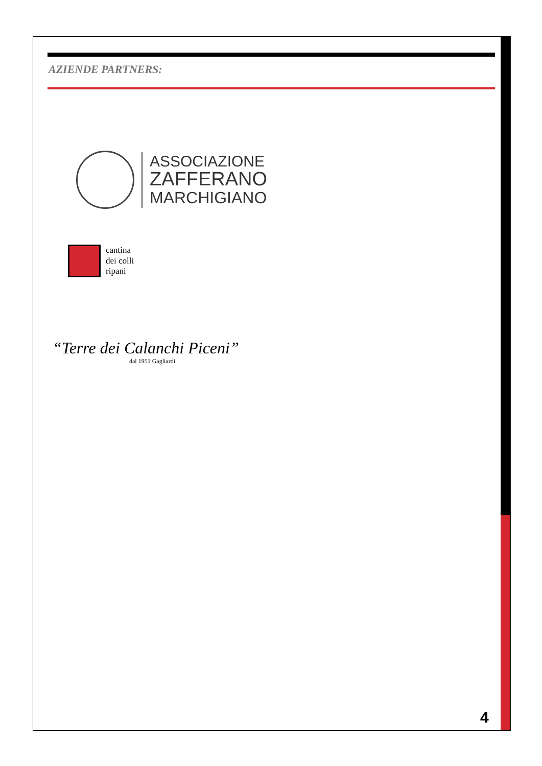AZIENDE PARTNERS:
ASSOCIAZIONE
ZAFFERANO
MARCHIGIANO
cantina
dei colli
ripani
“Terre dei Calanchi Piceni”
dal 1951 Gagliardi
4